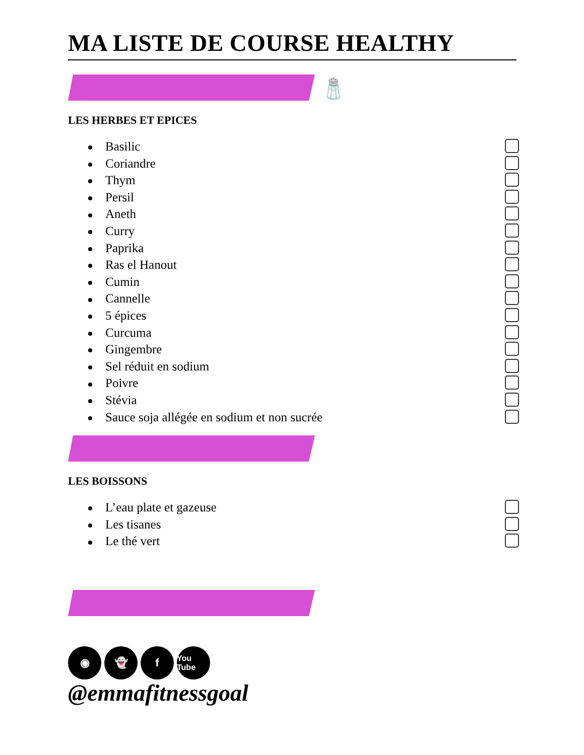MA LISTE DE COURSE HEALTHY
🧂
LES HERBES ET EPICES
Basilic
Coriandre
Thym
Persil
Aneth
Curry
Paprika
Ras el Hanout
Cumin
Cannelle
5 épices
Curcuma
Gingembre
Sel réduit en sodium
Poivre
Stévia
Sauce soja allégée en sodium et non sucrée
LES BOISSONS
L’eau plate et gazeuse
Les tisanes
Le thé vert
◉ 👻 f
You Tube
@emmafitnessgoal